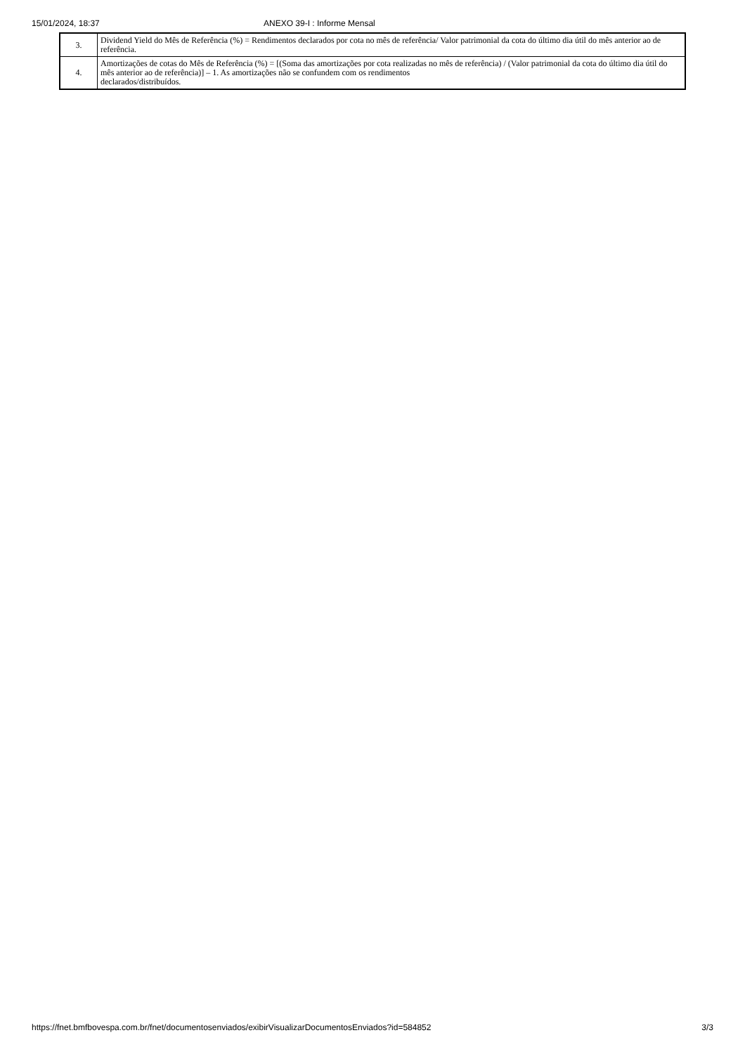15/01/2024, 18:37 ANEXO 39-I : Informe Mensal
| 3. | Dividend Yield do Mês de Referência (%) = Rendimentos declarados por cota no mês de referência/ Valor patrimonial da cota do último dia útil do mês anterior ao de referência. |
| 4. | Amortizações de cotas do Mês de Referência (%) = [(Soma das amortizações por cota realizadas no mês de referência) / (Valor patrimonial da cota do último dia útil do mês anterior ao de referência)] – 1. As amortizações não se confundem com os rendimentos declarados/distribuídos. |
https://fnet.bmfbovespa.com.br/fnet/documentosenviados/exibirVisualizarDocumentosEnviados?id=584852 3/3